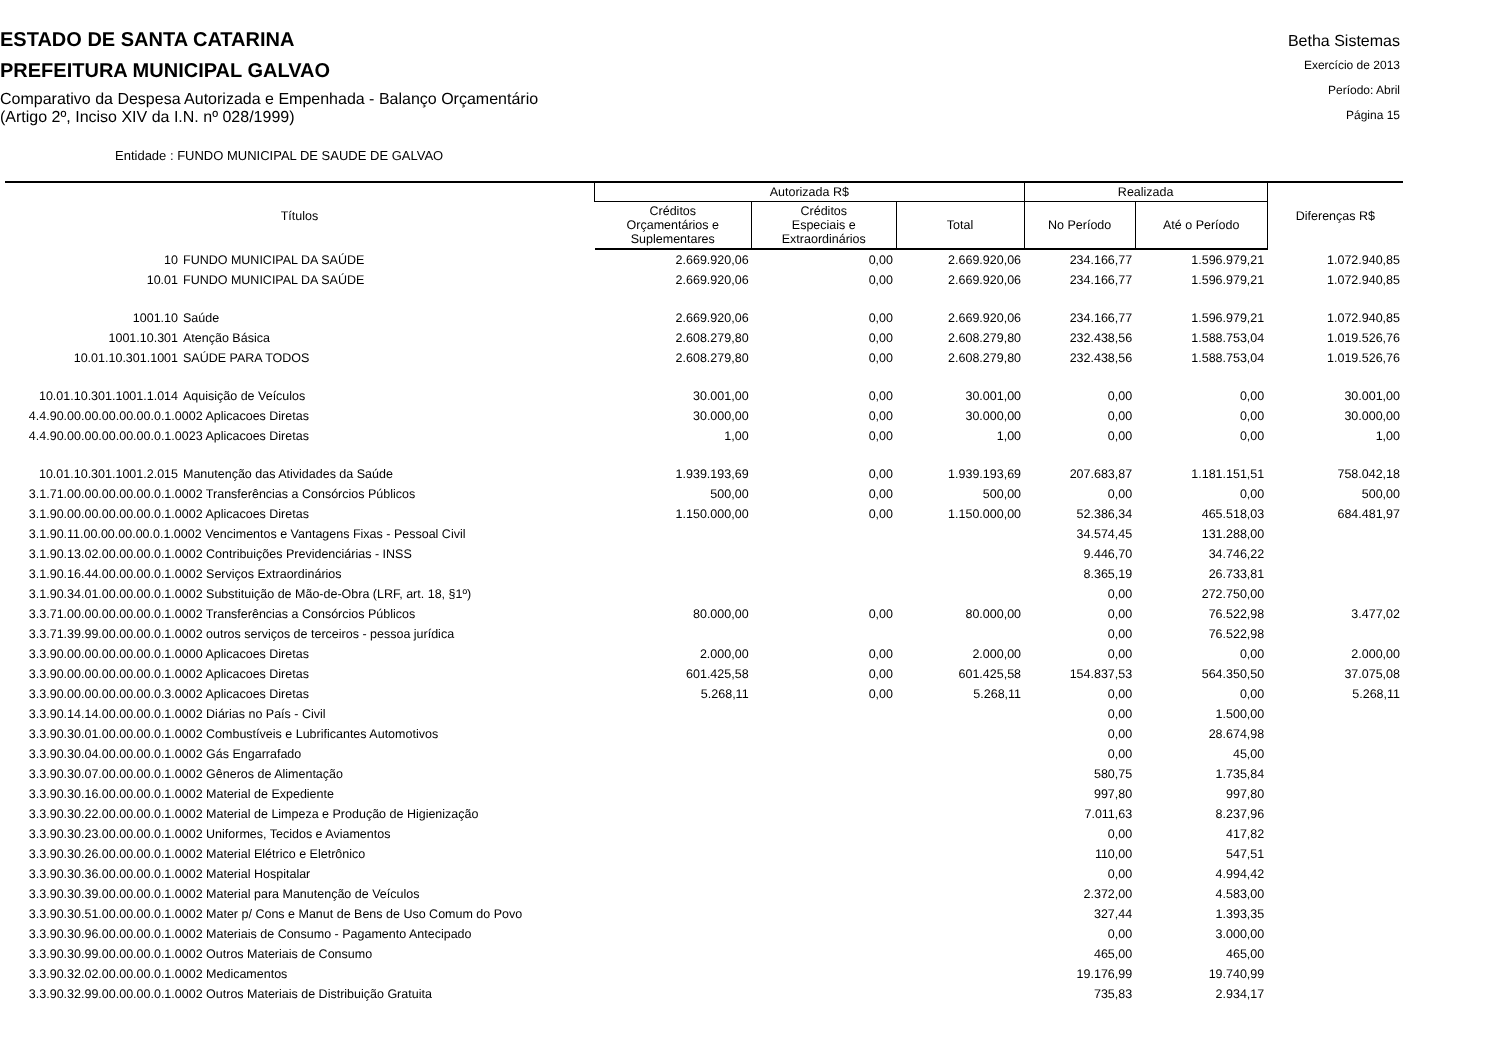ESTADO DE SANTA CATARINA
PREFEITURA MUNICIPAL GALVAO
Comparativo da Despesa Autorizada e Empenhada - Balanço Orçamentário
(Artigo 2º, Inciso XIV da I.N. nº 028/1999)
Betha Sistemas
Exercício de 2013
Período: Abril
Página 15
Entidade : FUNDO MUNICIPAL DE SAUDE DE GALVAO
| Títulos | Autorizada R$ | | | Realizada | | Diferenças R$ |
| --- | --- | --- | --- | --- | --- | --- |
| | Créditos Orçamentários e Suplementares | Créditos Especiais e Extraordinários | Total | No Período | Até o Período | |
| 10 FUNDO MUNICIPAL DA SAÚDE | 2.669.920,06 | 0,00 | 2.669.920,06 | 234.166,77 | 1.596.979,21 | 1.072.940,85 |
| 10.01 FUNDO MUNICIPAL DA SAÚDE | 2.669.920,06 | 0,00 | 2.669.920,06 | 234.166,77 | 1.596.979,21 | 1.072.940,85 |
| 1001.10 Saúde | 2.669.920,06 | 0,00 | 2.669.920,06 | 234.166,77 | 1.596.979,21 | 1.072.940,85 |
| 1001.10.301 Atenção Básica | 2.608.279,80 | 0,00 | 2.608.279,80 | 232.438,56 | 1.588.753,04 | 1.019.526,76 |
| 10.01.10.301.1001 SAÚDE PARA TODOS | 2.608.279,80 | 0,00 | 2.608.279,80 | 232.438,56 | 1.588.753,04 | 1.019.526,76 |
| 10.01.10.301.1001.1.014 Aquisição de Veículos | 30.001,00 | 0,00 | 30.001,00 | 0,00 | 0,00 | 30.001,00 |
| 4.4.90.00.00.00.00.00.0.1.0002 Aplicacoes Diretas | 30.000,00 | 0,00 | 30.000,00 | 0,00 | 0,00 | 30.000,00 |
| 4.4.90.00.00.00.00.00.0.1.0023 Aplicacoes Diretas | 1,00 | 0,00 | 1,00 | 0,00 | 0,00 | 1,00 |
| 10.01.10.301.1001.2.015 Manutenção das Atividades da Saúde | 1.939.193,69 | 0,00 | 1.939.193,69 | 207.683,87 | 1.181.151,51 | 758.042,18 |
| 3.1.71.00.00.00.00.00.0.1.0002 Transferências a Consórcios Públicos | 500,00 | 0,00 | 500,00 | 0,00 | 0,00 | 500,00 |
| 3.1.90.00.00.00.00.00.0.1.0002 Aplicacoes Diretas | 1.150.000,00 | 0,00 | 1.150.000,00 | 52.386,34 | 465.518,03 | 684.481,97 |
| 3.1.90.11.00.00.00.00.0.1.0002 Vencimentos e Vantagens Fixas - Pessoal Civil | | | | 34.574,45 | 131.288,00 | |
| 3.1.90.13.02.00.00.00.0.1.0002 Contribuições Previdenciárias - INSS | | | | 9.446,70 | 34.746,22 | |
| 3.1.90.16.44.00.00.00.0.1.0002 Serviços Extraordinários | | | | 8.365,19 | 26.733,81 | |
| 3.1.90.34.01.00.00.00.0.1.0002 Substituição de Mão-de-Obra (LRF, art. 18, §1º) | | | | 0,00 | 272.750,00 | |
| 3.3.71.00.00.00.00.00.0.1.0002 Transferências a Consórcios Públicos | 80.000,00 | 0,00 | 80.000,00 | 0,00 | 76.522,98 | 3.477,02 |
| 3.3.71.39.99.00.00.00.0.1.0002 outros serviços de terceiros - pessoa jurídica | | | | 0,00 | 76.522,98 | |
| 3.3.90.00.00.00.00.00.0.1.0000 Aplicacoes Diretas | 2.000,00 | 0,00 | 2.000,00 | 0,00 | 0,00 | 2.000,00 |
| 3.3.90.00.00.00.00.00.0.1.0002 Aplicacoes Diretas | 601.425,58 | 0,00 | 601.425,58 | 154.837,53 | 564.350,50 | 37.075,08 |
| 3.3.90.00.00.00.00.00.0.3.0002 Aplicacoes Diretas | 5.268,11 | 0,00 | 5.268,11 | 0,00 | 0,00 | 5.268,11 |
| 3.3.90.14.14.00.00.00.0.1.0002 Diárias no País - Civil | | | | 0,00 | 1.500,00 | |
| 3.3.90.30.01.00.00.00.0.1.0002 Combustíveis e Lubrificantes Automotivos | | | | 0,00 | 28.674,98 | |
| 3.3.90.30.04.00.00.00.0.1.0002 Gás Engarrafado | | | | 0,00 | 45,00 | |
| 3.3.90.30.07.00.00.00.0.1.0002 Gêneros de Alimentação | | | | 580,75 | 1.735,84 | |
| 3.3.90.30.16.00.00.00.0.1.0002 Material de Expediente | | | | 997,80 | 997,80 | |
| 3.3.90.30.22.00.00.00.0.1.0002 Material de Limpeza e Produção de Higienização | | | | 7.011,63 | 8.237,96 | |
| 3.3.90.30.23.00.00.00.0.1.0002 Uniformes, Tecidos e Aviamentos | | | | 0,00 | 417,82 | |
| 3.3.90.30.26.00.00.00.0.1.0002 Material Elétrico e Eletrônico | | | | 110,00 | 547,51 | |
| 3.3.90.30.36.00.00.00.0.1.0002 Material Hospitalar | | | | 0,00 | 4.994,42 | |
| 3.3.90.30.39.00.00.00.0.1.0002 Material para Manutenção de Veículos | | | | 2.372,00 | 4.583,00 | |
| 3.3.90.30.51.00.00.00.0.1.0002 Mater p/ Cons e Manut de Bens de Uso Comum do Povo | | | | 327,44 | 1.393,35 | |
| 3.3.90.30.96.00.00.00.0.1.0002 Materiais de Consumo - Pagamento Antecipado | | | | 0,00 | 3.000,00 | |
| 3.3.90.30.99.00.00.00.0.1.0002 Outros Materiais de Consumo | | | | 465,00 | 465,00 | |
| 3.3.90.32.02.00.00.00.0.1.0002 Medicamentos | | | | 19.176,99 | 19.740,99 | |
| 3.3.90.32.99.00.00.00.0.1.0002 Outros Materiais de Distribuição Gratuita | | | | 735,83 | 2.934,17 | |